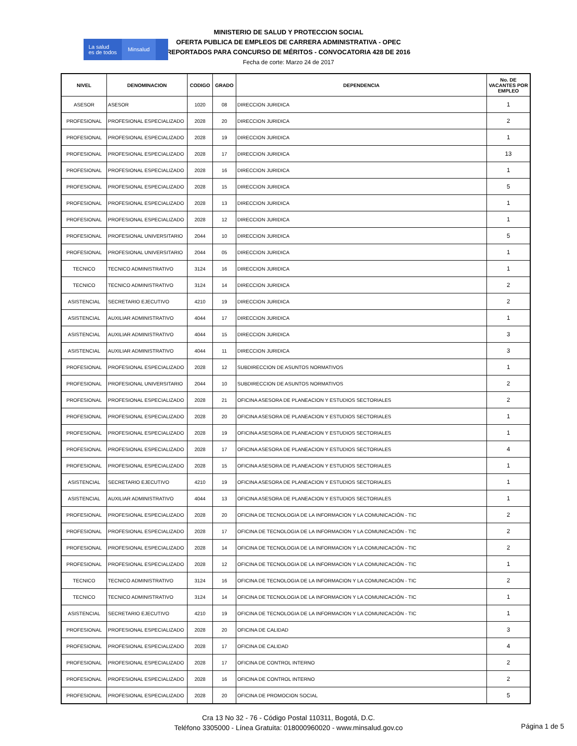La salud
es de todos
Minsalud
MINISTERIO DE SALUD Y PROTECCION SOCIAL
OFERTA PUBLICA DE EMPLEOS DE CARRERA ADMINISTRATIVA - OPEC
REPORTADOS PARA CONCURSO DE MÉRITOS - CONVOCATORIA 428 DE 2016
Fecha de corte: Marzo 24 de 2017
| NIVEL | DENOMINACION | CODIGO | GRADO | DEPENDENCIA | No. DE VACANTES POR EMPLEO |
| --- | --- | --- | --- | --- | --- |
| ASESOR | ASESOR | 1020 | 08 | DIRECCION JURIDICA | 1 |
| PROFESIONAL | PROFESIONAL ESPECIALIZADO | 2028 | 20 | DIRECCION JURIDICA | 2 |
| PROFESIONAL | PROFESIONAL ESPECIALIZADO | 2028 | 19 | DIRECCION JURIDICA | 1 |
| PROFESIONAL | PROFESIONAL ESPECIALIZADO | 2028 | 17 | DIRECCION JURIDICA | 13 |
| PROFESIONAL | PROFESIONAL ESPECIALIZADO | 2028 | 16 | DIRECCION JURIDICA | 1 |
| PROFESIONAL | PROFESIONAL ESPECIALIZADO | 2028 | 15 | DIRECCION JURIDICA | 5 |
| PROFESIONAL | PROFESIONAL ESPECIALIZADO | 2028 | 13 | DIRECCION JURIDICA | 1 |
| PROFESIONAL | PROFESIONAL ESPECIALIZADO | 2028 | 12 | DIRECCION JURIDICA | 1 |
| PROFESIONAL | PROFESIONAL UNIVERSITARIO | 2044 | 10 | DIRECCION JURIDICA | 5 |
| PROFESIONAL | PROFESIONAL UNIVERSITARIO | 2044 | 05 | DIRECCION JURIDICA | 1 |
| TECNICO | TECNICO ADMINISTRATIVO | 3124 | 16 | DIRECCION JURIDICA | 1 |
| TECNICO | TECNICO ADMINISTRATIVO | 3124 | 14 | DIRECCION JURIDICA | 2 |
| ASISTENCIAL | SECRETARIO EJECUTIVO | 4210 | 19 | DIRECCION JURIDICA | 2 |
| ASISTENCIAL | AUXILIAR ADMINISTRATIVO | 4044 | 17 | DIRECCION JURIDICA | 1 |
| ASISTENCIAL | AUXILIAR ADMINISTRATIVO | 4044 | 15 | DIRECCION JURIDICA | 3 |
| ASISTENCIAL | AUXILIAR ADMINISTRATIVO | 4044 | 11 | DIRECCION JURIDICA | 3 |
| PROFESIONAL | PROFESIONAL ESPECIALIZADO | 2028 | 12 | SUBDIRECCION DE ASUNTOS NORMATIVOS | 1 |
| PROFESIONAL | PROFESIONAL UNIVERSITARIO | 2044 | 10 | SUBDIRECCION DE ASUNTOS NORMATIVOS | 2 |
| PROFESIONAL | PROFESIONAL ESPECIALIZADO | 2028 | 21 | OFICINA ASESORA DE PLANEACION Y ESTUDIOS SECTORIALES | 2 |
| PROFESIONAL | PROFESIONAL ESPECIALIZADO | 2028 | 20 | OFICINA ASESORA DE PLANEACION Y ESTUDIOS SECTORIALES | 1 |
| PROFESIONAL | PROFESIONAL ESPECIALIZADO | 2028 | 19 | OFICINA ASESORA DE PLANEACION Y ESTUDIOS SECTORIALES | 1 |
| PROFESIONAL | PROFESIONAL ESPECIALIZADO | 2028 | 17 | OFICINA ASESORA DE PLANEACION Y ESTUDIOS SECTORIALES | 4 |
| PROFESIONAL | PROFESIONAL ESPECIALIZADO | 2028 | 15 | OFICINA ASESORA DE PLANEACION Y ESTUDIOS SECTORIALES | 1 |
| ASISTENCIAL | SECRETARIO EJECUTIVO | 4210 | 19 | OFICINA ASESORA DE PLANEACION Y ESTUDIOS SECTORIALES | 1 |
| ASISTENCIAL | AUXILIAR ADMINISTRATIVO | 4044 | 13 | OFICINA ASESORA DE PLANEACION Y ESTUDIOS SECTORIALES | 1 |
| PROFESIONAL | PROFESIONAL ESPECIALIZADO | 2028 | 20 | OFICINA DE TECNOLOGIA DE LA INFORMACION Y LA COMUNICACIÓN - TIC | 2 |
| PROFESIONAL | PROFESIONAL ESPECIALIZADO | 2028 | 17 | OFICINA DE TECNOLOGIA DE LA INFORMACION Y LA COMUNICACIÓN - TIC | 2 |
| PROFESIONAL | PROFESIONAL ESPECIALIZADO | 2028 | 14 | OFICINA DE TECNOLOGIA DE LA INFORMACION Y LA COMUNICACIÓN - TIC | 2 |
| PROFESIONAL | PROFESIONAL ESPECIALIZADO | 2028 | 12 | OFICINA DE TECNOLOGIA DE LA INFORMACION Y LA COMUNICACIÓN - TIC | 1 |
| TECNICO | TECNICO ADMINISTRATIVO | 3124 | 16 | OFICINA DE TECNOLOGIA DE LA INFORMACION Y LA COMUNICACIÓN - TIC | 2 |
| TECNICO | TECNICO ADMINISTRATIVO | 3124 | 14 | OFICINA DE TECNOLOGIA DE LA INFORMACION Y LA COMUNICACIÓN - TIC | 1 |
| ASISTENCIAL | SECRETARIO EJECUTIVO | 4210 | 19 | OFICINA DE TECNOLOGIA DE LA INFORMACION Y LA COMUNICACIÓN - TIC | 1 |
| PROFESIONAL | PROFESIONAL ESPECIALIZADO | 2028 | 20 | OFICINA DE CALIDAD | 3 |
| PROFESIONAL | PROFESIONAL ESPECIALIZADO | 2028 | 17 | OFICINA DE CALIDAD | 4 |
| PROFESIONAL | PROFESIONAL ESPECIALIZADO | 2028 | 17 | OFICINA DE CONTROL INTERNO | 2 |
| PROFESIONAL | PROFESIONAL ESPECIALIZADO | 2028 | 16 | OFICINA DE CONTROL INTERNO | 2 |
| PROFESIONAL | PROFESIONAL ESPECIALIZADO | 2028 | 20 | OFICINA DE PROMOCION SOCIAL | 5 |
Cra 13 No 32 - 76 - Código Postal 110311, Bogotá, D.C.
Teléfono 3305000 - Línea Gratuita: 018000960020 - www.minsalud.gov.co
Página 1 de 5